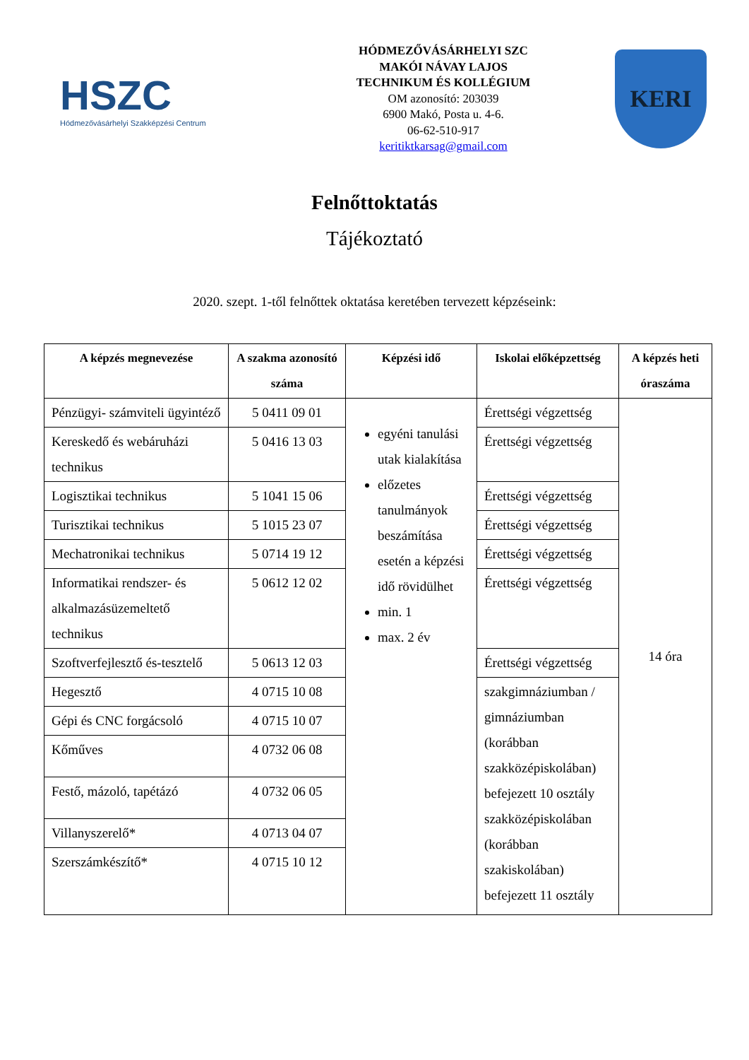HSZC
Hódmezővásárhelyi Szakképzési Centrum
HÓDMEZŐVÁSÁRHELYI SZC
MAKÓI NÁVAY LAJOS
TECHNIKUM ÉS KOLLÉGIUM
OM azonosító: 203039
6900 Makó, Posta u. 4-6.
06-62-510-917
keritiktkarsag@gmail.com
KERI
Felnőttoktatás
Tájékoztató
2020. szept. 1-től felnőttek oktatása keretében tervezett képzéseink:
| A képzés megnevezése | A szakma azonosító száma | Képzési idő | Iskolai előképzettség | A képzés heti óraszáma |
| --- | --- | --- | --- | --- |
| Pénzügyi- számviteli ügyintéző | 5 0411 09 01 | egyéni tanulási utak kialakítása előzetes tanulmányok beszámítása esetén a képzési idő rövidülhet min. 1 max. 2 év | Érettségi végzettség | 14 óra |
| Kereskedő és webáruházi technikus | 5 0416 13 03 | | Érettségi végzettség | |
| Logisztikai technikus | 5 1041 15 06 | | Érettségi végzettség | |
| Turisztikai technikus | 5 1015 23 07 | | Érettségi végzettség | |
| Mechatronikai technikus | 5 0714 19 12 | | Érettségi végzettség | |
| Informatikai rendszer- és alkalmazásüzemeltető technikus | 5 0612 12 02 | | Érettségi végzettség | |
| Szoftverfejlesztő és-tesztelő | 5 0613 12 03 | | Érettségi végzettség | |
| Hegesztő | 4 0715 10 08 | | szakgimnáziumban / gimnáziumban (korábban szakközépiskolában) befejezett 10 osztály szakközépiskolában (korábban szakiskolában) befejezett 11 osztály | |
| Gépi és CNC forgácsoló | 4 0715 10 07 | | | |
| Kőműves | 4 0732 06 08 | | | |
| Festő, mázoló, tapétázó | 4 0732 06 05 | | | |
| Villanyszerelő* | 4 0713 04 07 | | | |
| Szerszámkészítő* | 4 0715 10 12 | | | |